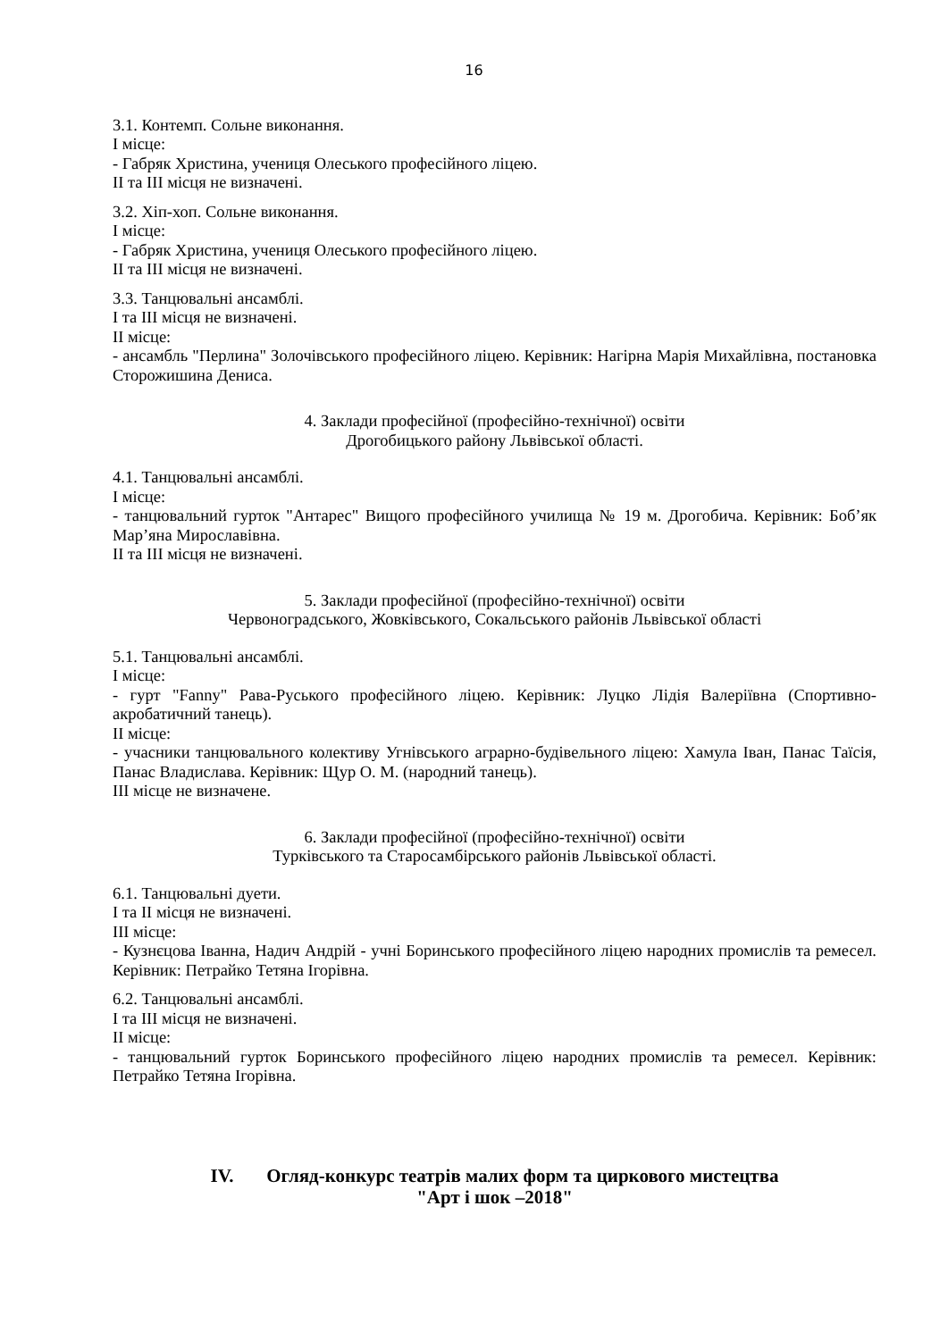16
3.1. Контемп. Сольне виконання.
I місце:
- Габряк Христина, учениця Олеського професійного ліцею.
II та III місця не визначені.
3.2. Хіп-хоп. Сольне виконання.
I місце:
- Габряк Христина, учениця Олеського професійного ліцею.
II та III місця не визначені.
3.3. Танцювальні ансамблі.
I та III місця не визначені.
II місце:
- ансамбль "Перлина" Золочівського професійного ліцею. Керівник: Нагірна Марія Михайлівна, постановка Сторожишина Дениса.
4. Заклади професійної (професійно-технічної) освіти
Дрогобицького району Львівської області.
4.1. Танцювальні ансамблі.
I місце:
- танцювальний гурток "Антарес" Вищого професійного училища № 19 м. Дрогобича. Керівник: Боб’як Мар’яна Мирославівна.
II та III місця не визначені.
5. Заклади професійної (професійно-технічної) освіти
Червоноградського, Жовківського, Сокальського районів Львівської області
5.1. Танцювальні ансамблі.
I місце:
- гурт "Fanny" Рава-Руського професійного ліцею. Керівник: Луцко Лідія Валеріївна (Спортивно-акробатичний танець).
II місце:
- учасники танцювального колективу Угнівського аграрно-будівельного ліцею: Хамула Іван, Панас Таїсія, Панас Владислава. Керівник: Щур О. М. (народний танець).
III місце не визначене.
6. Заклади професійної (професійно-технічної) освіти
Турківського та Старосамбірського районів Львівської області.
6.1. Танцювальні дуети.
I та II місця не визначені.
III місце:
- Кузнєцова Іванна, Надич Андрій - учні Боринського професійного ліцею народних промислів та ремесел. Керівник: Петрайко Тетяна Ігорівна.
6.2. Танцювальні ансамблі.
I та III місця не визначені.
II місце:
- танцювальний гурток Боринського професійного ліцею народних промислів та ремесел. Керівник: Петрайко Тетяна Ігорівна.
IV. Огляд-конкурс театрів малих форм та циркового мистецтва
"Арт і шок –2018"